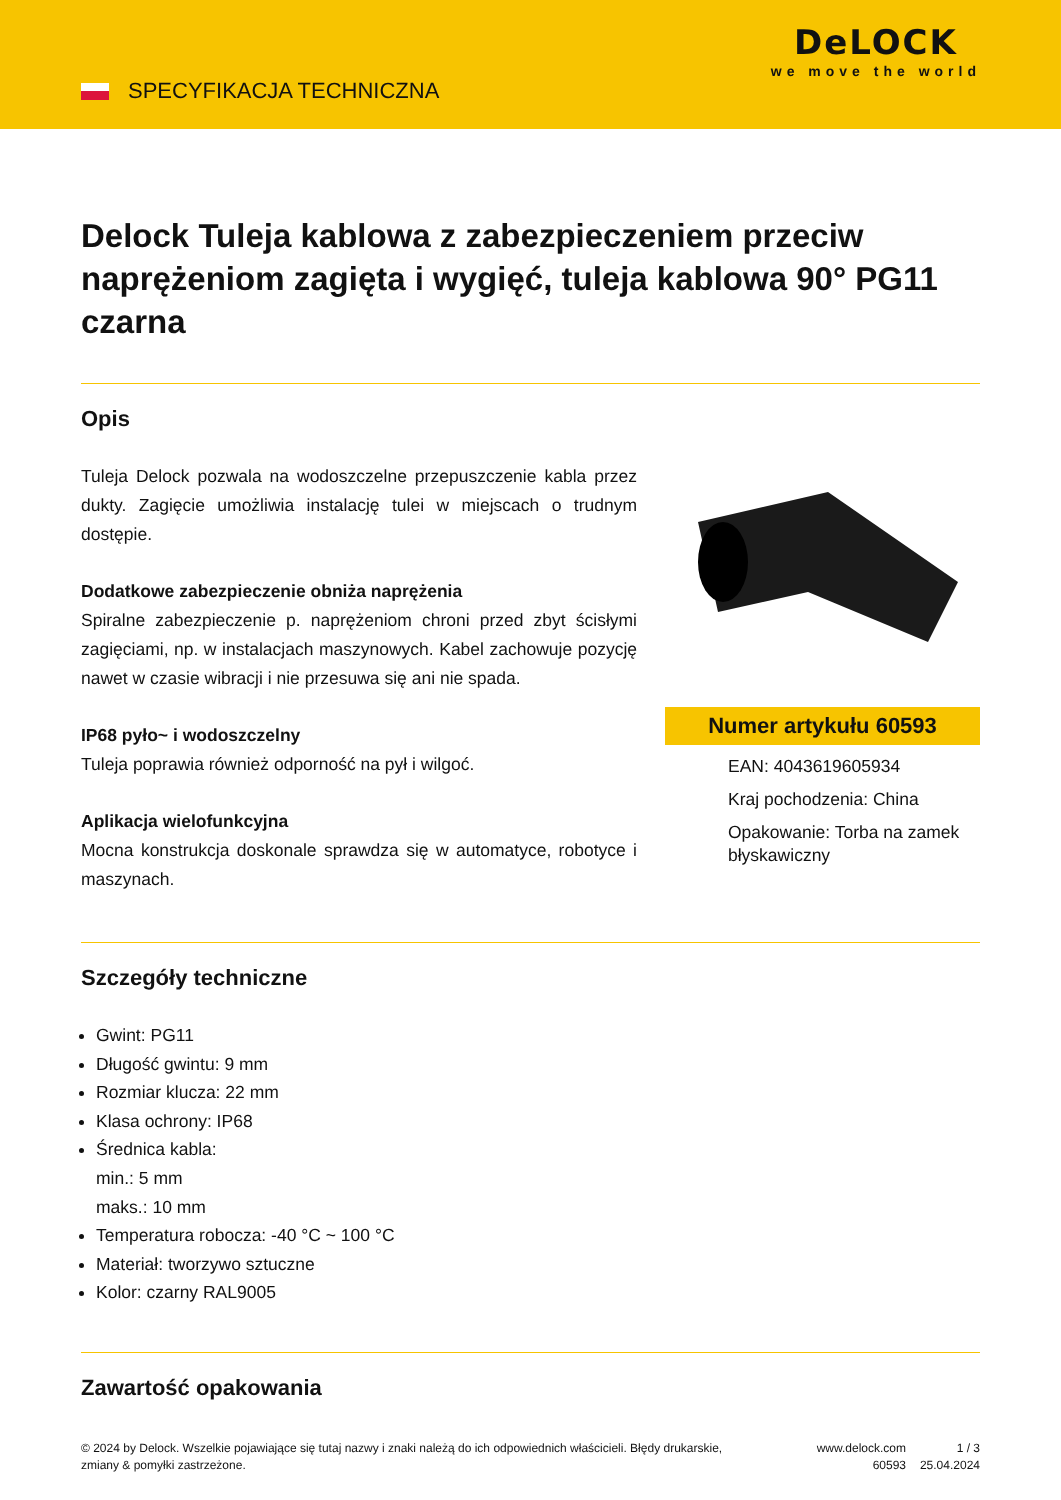SPECYFIKACJA TECHNICZNA
DeLOCK
we move the world
Delock Tuleja kablowa z zabezpieczeniem przeciw naprężeniom zagięta i wygięć, tuleja kablowa 90° PG11 czarna
Opis
Tuleja Delock pozwala na wodoszczelne przepuszczenie kabla przez dukty. Zagięcie umożliwia instalację tulei w miejscach o trudnym dostępie.
Dodatkowe zabezpieczenie obniża naprężenia
Spiralne zabezpieczenie p. naprężeniom chroni przed zbyt ścisłymi zagięciami, np. w instalacjach maszynowych. Kabel zachowuje pozycję nawet w czasie wibracji i nie przesuwa się ani nie spada.
IP68 pyło~ i wodoszczelny
Tuleja poprawia również odporność na pył i wilgoć.
Aplikacja wielofunkcyjna
Mocna konstrukcja doskonale sprawdza się w automatyce, robotyce i maszynach.
Numer artykułu 60593
EAN: 4043619605934
Kraj pochodzenia: China
Opakowanie: Torba na zamek błyskawiczny
Szczegóły techniczne
Gwint: PG11
Długość gwintu: 9 mm
Rozmiar klucza: 22 mm
Klasa ochrony: IP68
Średnica kabla:
min.: 5 mm
maks.: 10 mm
Temperatura robocza: -40 °C ~ 100 °C
Materiał: tworzywo sztuczne
Kolor: czarny RAL9005
Zawartość opakowania
© 2024 by Delock. Wszelkie pojawiające się tutaj nazwy i znaki należą do ich odpowiednich właścicieli. Błędy drukarskie, zmiany & pomyłki zastrzeżone.
www.delock.com
60593
1 / 3
25.04.2024